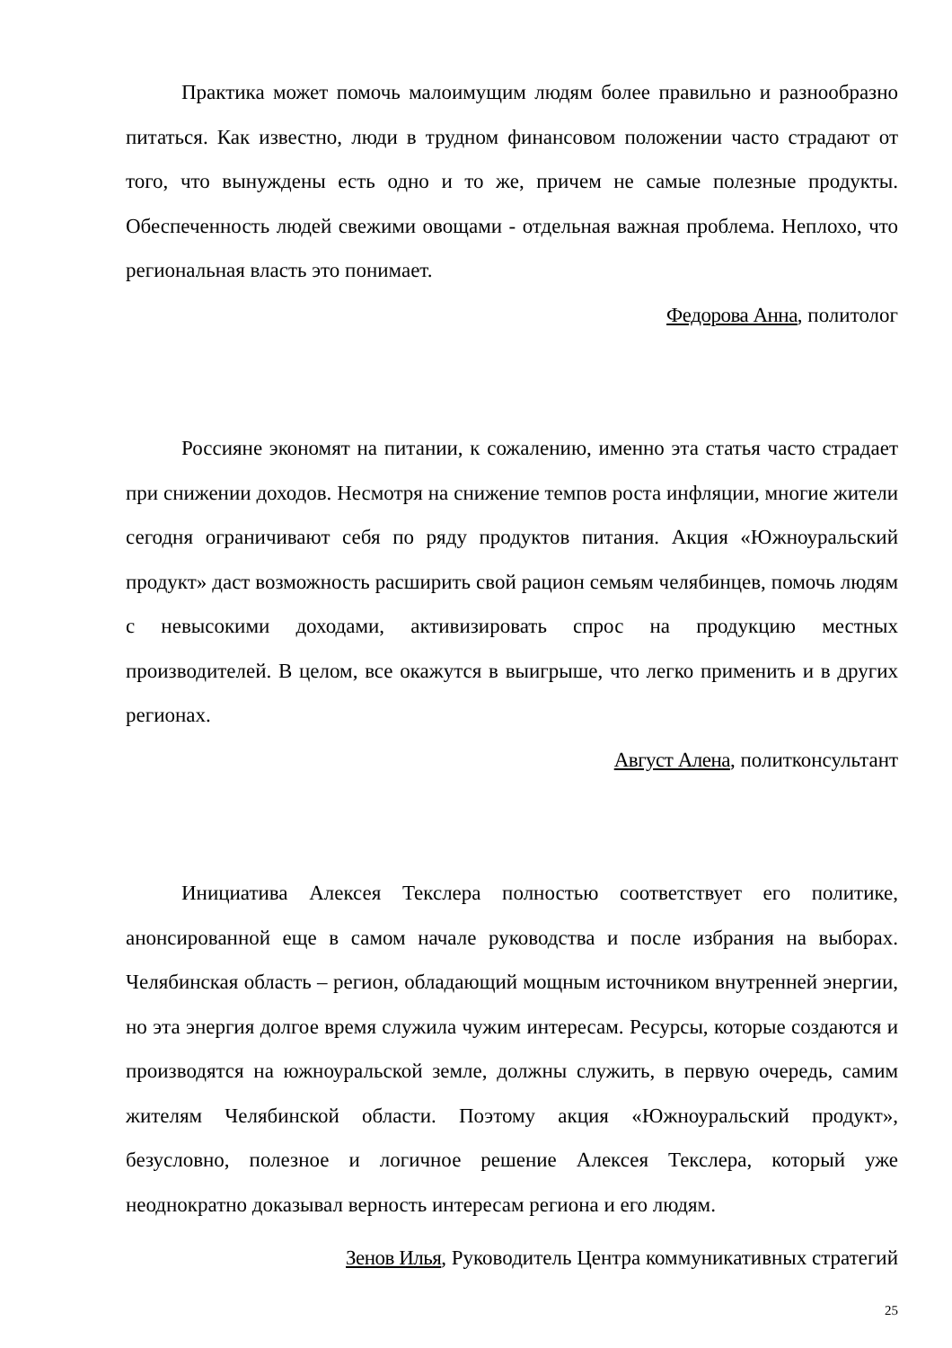Практика может помочь малоимущим людям более правильно и разнообразно питаться. Как известно, люди в трудном финансовом положении часто страдают от того, что вынуждены есть одно и то же, причем не самые полезные продукты. Обеспеченность людей свежими овощами - отдельная важная проблема. Неплохо, что региональная власть это понимает.
Федорова Анна, политолог
Россияне экономят на питании, к сожалению, именно эта статья часто страдает при снижении доходов. Несмотря на снижение темпов роста инфляции, многие жители сегодня ограничивают себя по ряду продуктов питания. Акция «Южноуральский продукт» даст возможность расширить свой рацион семьям челябинцев, помочь людям с невысокими доходами, активизировать спрос на продукцию местных производителей. В целом, все окажутся в выигрыше, что легко применить и в других регионах.
Август Алена, политконсультант
Инициатива Алексея Текслера полностью соответствует его политике, анонсированной еще в самом начале руководства и после избрания на выборах. Челябинская область – регион, обладающий мощным источником внутренней энергии, но эта энергия долгое время служила чужим интересам. Ресурсы, которые создаются и производятся на южноуральской земле, должны служить, в первую очередь, самим жителям Челябинской области. Поэтому акция «Южноуральский продукт», безусловно, полезное и логичное решение Алексея Текслера, который уже неоднократно доказывал верность интересам региона и его людям.
Зенов Илья, Руководитель Центра коммуникативных стратегий
25